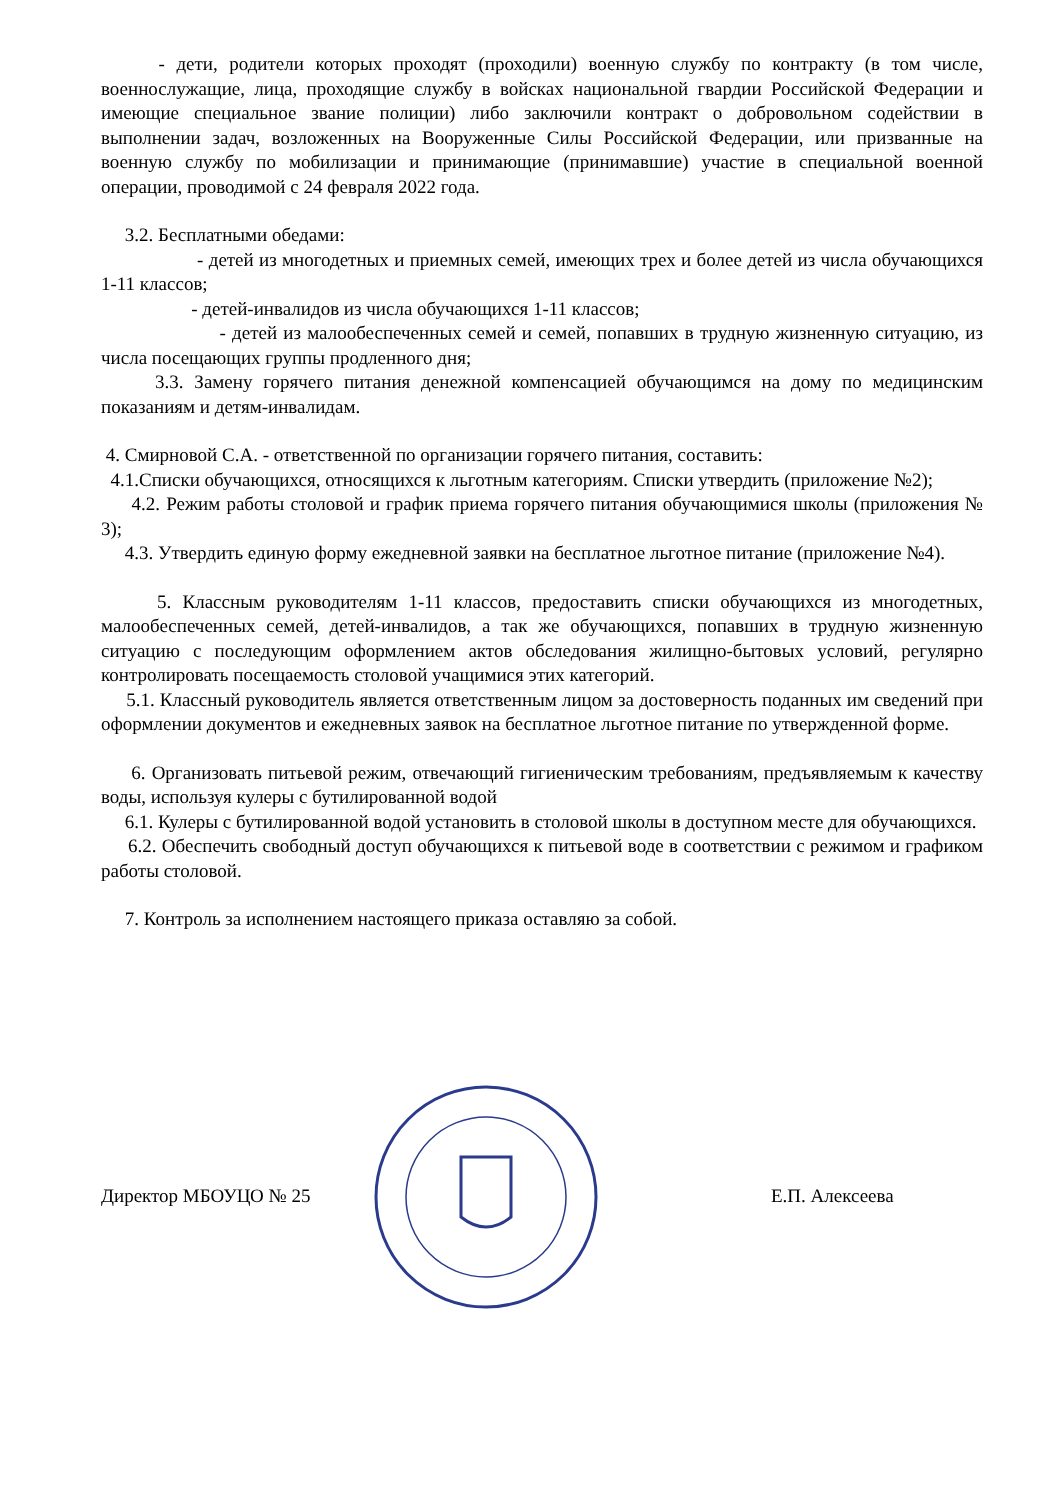- дети, родители которых проходят (проходили) военную службу по контракту (в том числе, военнослужащие, лица, проходящие службу в войсках национальной гвардии Российской Федерации и имеющие специальное звание полиции) либо заключили контракт о добровольном содействии в выполнении задач, возложенных на Вооруженные Силы Российской Федерации, или призванные на военную службу по мобилизации и принимающие (принимавшие) участие в специальной военной операции, проводимой с 24 февраля 2022 года.
3.2. Бесплатными обедами:
- детей из многодетных и приемных семей, имеющих трех и более детей из числа обучающихся 1-11 классов;
- детей-инвалидов из числа обучающихся 1-11 классов;
- детей из малообеспеченных семей и семей, попавших в трудную жизненную ситуацию, из числа посещающих группы продленного дня;
3.3. Замену горячего питания денежной компенсацией обучающимся на дому по медицинским показаниям и детям-инвалидам.
4. Смирновой С.А. - ответственной по организации горячего питания, составить:
4.1.Списки обучающихся, относящихся к льготным категориям. Списки утвердить (приложение №2);
4.2. Режим работы столовой и график приема горячего питания обучающимися школы (приложения № 3);
4.3. Утвердить единую форму ежедневной заявки на бесплатное льготное питание (приложение №4).
5. Классным руководителям 1-11 классов, предоставить списки обучающихся из многодетных, малообеспеченных семей, детей-инвалидов, а так же обучающихся, попавших в трудную жизненную ситуацию с последующим оформлением актов обследования жилищно-бытовых условий, регулярно контролировать посещаемость столовой учащимися этих категорий.
5.1. Классный руководитель является ответственным лицом за достоверность поданных им сведений при оформлении документов и ежедневных заявок на бесплатное льготное питание по утвержденной форме.
6. Организовать питьевой режим, отвечающий гигиеническим требованиям, предъявляемым к качеству воды, используя кулеры с бутилированной водой
6.1. Кулеры с бутилированной водой установить в столовой школы в доступном месте для обучающихся.
6.2. Обеспечить свободный доступ обучающихся к питьевой воде в соответствии с режимом и графиком работы столовой.
7. Контроль за исполнением настоящего приказа оставляю за собой.
Директор МБОУЦО № 25 Е.П. Алексеева